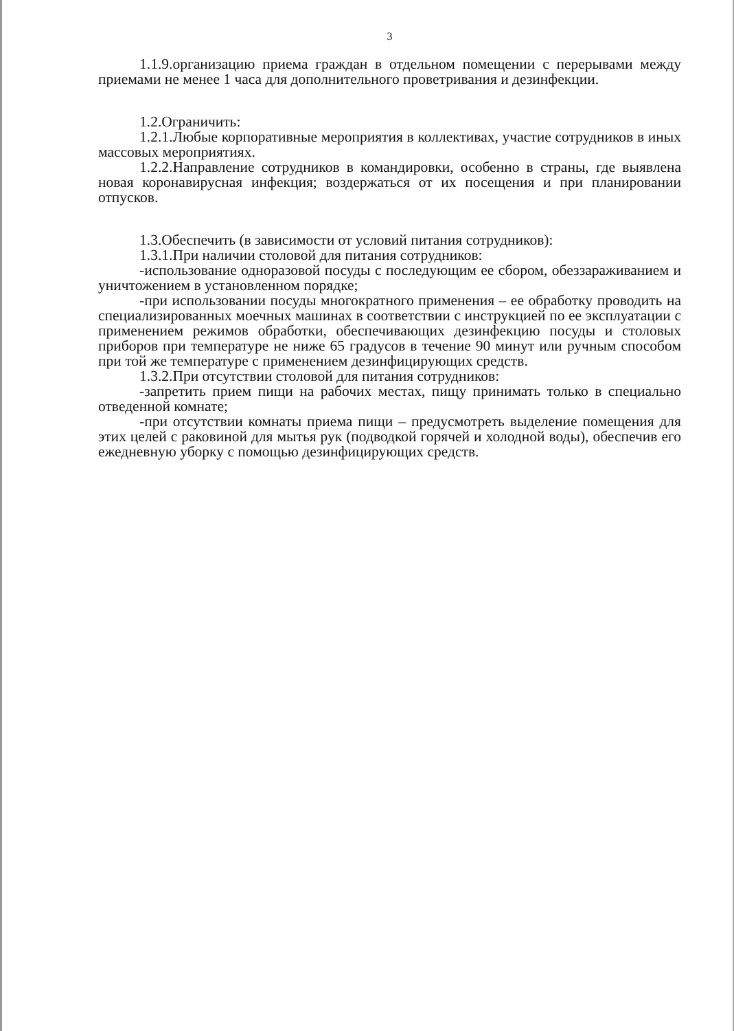3
1.1.9.организацию приема граждан в отдельном помещении с перерывами между приемами не менее 1 часа для дополнительного проветривания и дезинфекции.
1.2.Ограничить:
1.2.1.Любые корпоративные мероприятия в коллективах, участие сотрудников в иных массовых мероприятиях.
1.2.2.Направление сотрудников в командировки, особенно в страны, где выявлена новая коронавирусная инфекция; воздержаться от их посещения и при планировании отпусков.
1.3.Обеспечить (в зависимости от условий питания сотрудников):
1.3.1.При наличии столовой для питания сотрудников:
-использование одноразовой посуды с последующим ее сбором, обеззараживанием и уничтожением в установленном порядке;
-при использовании посуды многократного применения – ее обработку проводить на специализированных моечных машинах в соответствии с инструкцией по ее эксплуатации с применением режимов обработки, обеспечивающих дезинфекцию посуды и столовых приборов при температуре не ниже 65 градусов в течение 90 минут или ручным способом при той же температуре с применением дезинфицирующих средств.
1.3.2.При отсутствии столовой для питания сотрудников:
-запретить прием пищи на рабочих местах, пищу принимать только в специально отведенной комнате;
-при отсутствии комнаты приема пищи – предусмотреть выделение помещения для этих целей с раковиной для мытья рук (подводкой горячей и холодной воды), обеспечив его ежедневную уборку с помощью дезинфицирующих средств.